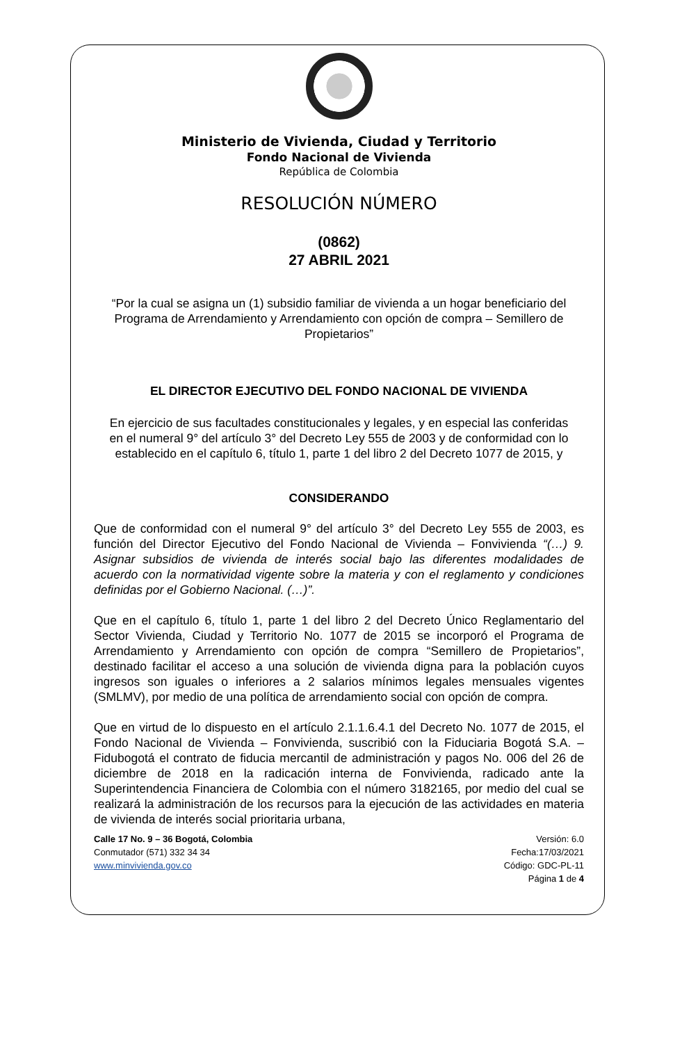Ministerio de Vivienda, Ciudad y Territorio
Fondo Nacional de Vivienda
República de Colombia
RESOLUCIÓN NÚMERO
(0862)
27 ABRIL 2021
“Por la cual se asigna un (1) subsidio familiar de vivienda a un hogar beneficiario del Programa de Arrendamiento y Arrendamiento con opción de compra – Semillero de Propietarios”
EL DIRECTOR EJECUTIVO DEL FONDO NACIONAL DE VIVIENDA
En ejercicio de sus facultades constitucionales y legales, y en especial las conferidas en el numeral 9° del artículo 3° del Decreto Ley 555 de 2003 y de conformidad con lo establecido en el capítulo 6, título 1, parte 1 del libro 2 del Decreto 1077 de 2015, y
CONSIDERANDO
Que de conformidad con el numeral 9° del artículo 3° del Decreto Ley 555 de 2003, es función del Director Ejecutivo del Fondo Nacional de Vivienda – Fonvivienda “(…) 9. Asignar subsidios de vivienda de interés social bajo las diferentes modalidades de acuerdo con la normatividad vigente sobre la materia y con el reglamento y condiciones definidas por el Gobierno Nacional. (…)”.
Que en el capítulo 6, título 1, parte 1 del libro 2 del Decreto Único Reglamentario del Sector Vivienda, Ciudad y Territorio No. 1077 de 2015 se incorporó el Programa de Arrendamiento y Arrendamiento con opción de compra “Semillero de Propietarios”, destinado facilitar el acceso a una solución de vivienda digna para la población cuyos ingresos son iguales o inferiores a 2 salarios mínimos legales mensuales vigentes (SMLMV), por medio de una política de arrendamiento social con opción de compra.
Que en virtud de lo dispuesto en el artículo 2.1.1.6.4.1 del Decreto No. 1077 de 2015, el Fondo Nacional de Vivienda – Fonvivienda, suscribió con la Fiduciaria Bogotá S.A. – Fidubogotá el contrato de fiducia mercantil de administración y pagos No. 006 del 26 de diciembre de 2018 en la radicación interna de Fonvivienda, radicado ante la Superintendencia Financiera de Colombia con el número 3182165, por medio del cual se realizará la administración de los recursos para la ejecución de las actividades en materia de vivienda de interés social prioritaria urbana,
Calle 17 No. 9 – 36 Bogotá, Colombia
Conmutador (571) 332 34 34
www.minvivienda.gov.co
Versión: 6.0
Fecha:17/03/2021
Código: GDC-PL-11
Página 1 de 4